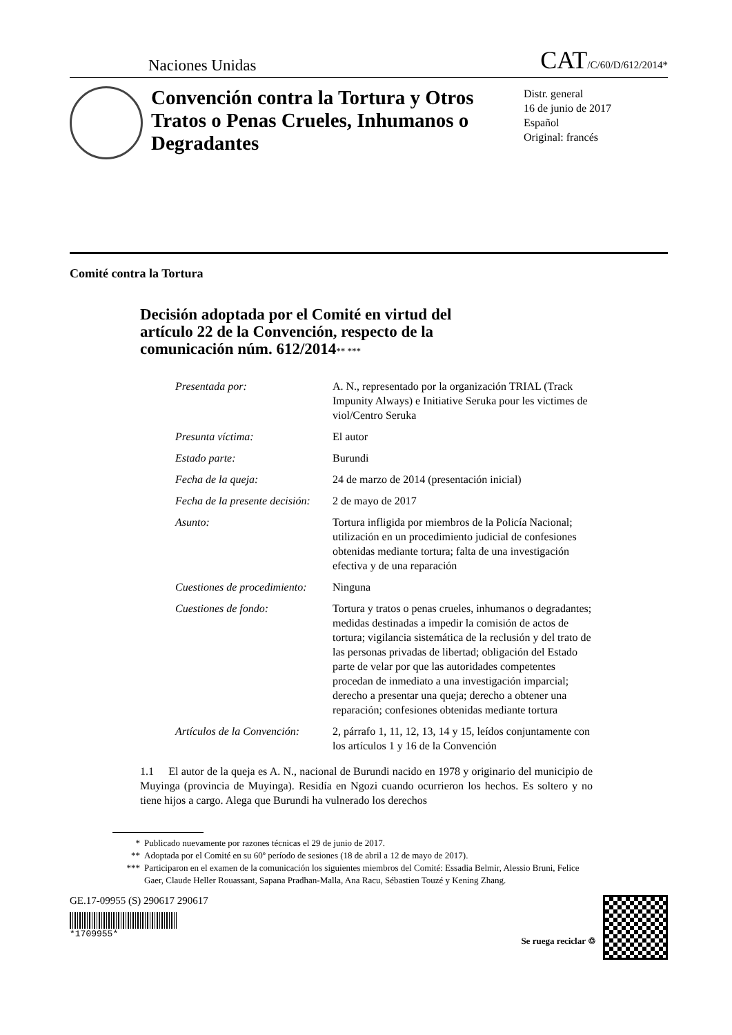Naciones Unidas
CAT/C/60/D/612/2014*
Convención contra la Tortura y Otros Tratos o Penas Crueles, Inhumanos o Degradantes
Distr. general
16 de junio de 2017
Español
Original: francés
Comité contra la Tortura
Decisión adoptada por el Comité en virtud del artículo 22 de la Convención, respecto de la comunicación núm. 612/2014** ***
| Presentada por: | A. N., representado por la organización TRIAL (Track Impunity Always) e Initiative Seruka pour les victimes de viol/Centro Seruka |
| Presunta víctima: | El autor |
| Estado parte: | Burundi |
| Fecha de la queja: | 24 de marzo de 2014 (presentación inicial) |
| Fecha de la presente decisión: | 2 de mayo de 2017 |
| Asunto: | Tortura infligida por miembros de la Policía Nacional; utilización en un procedimiento judicial de confesiones obtenidas mediante tortura; falta de una investigación efectiva y de una reparación |
| Cuestiones de procedimiento: | Ninguna |
| Cuestiones de fondo: | Tortura y tratos o penas crueles, inhumanos o degradantes; medidas destinadas a impedir la comisión de actos de tortura; vigilancia sistemática de la reclusión y del trato de las personas privadas de libertad; obligación del Estado parte de velar por que las autoridades competentes procedan de inmediato a una investigación imparcial; derecho a presentar una queja; derecho a obtener una reparación; confesiones obtenidas mediante tortura |
| Artículos de la Convención: | 2, párrafo 1, 11, 12, 13, 14 y 15, leídos conjuntamente con los artículos 1 y 16 de la Convención |
1.1 El autor de la queja es A. N., nacional de Burundi nacido en 1978 y originario del municipio de Muyinga (provincia de Muyinga). Residía en Ngozi cuando ocurrieron los hechos. Es soltero y no tiene hijos a cargo. Alega que Burundi ha vulnerado los derechos
* Publicado nuevamente por razones técnicas el 29 de junio de 2017.
** Adoptada por el Comité en su 60º período de sesiones (18 de abril a 12 de mayo de 2017).
*** Participaron en el examen de la comunicación los siguientes miembros del Comité: Essadia Belmir, Alessio Bruni, Felice Gaer, Claude Heller Rouassant, Sapana Pradhan-Malla, Ana Racu, Sébastien Touzé y Kening Zhang.
GE.17-09955 (S) 290617 290617
*1709955*
Se ruega reciclar ♲